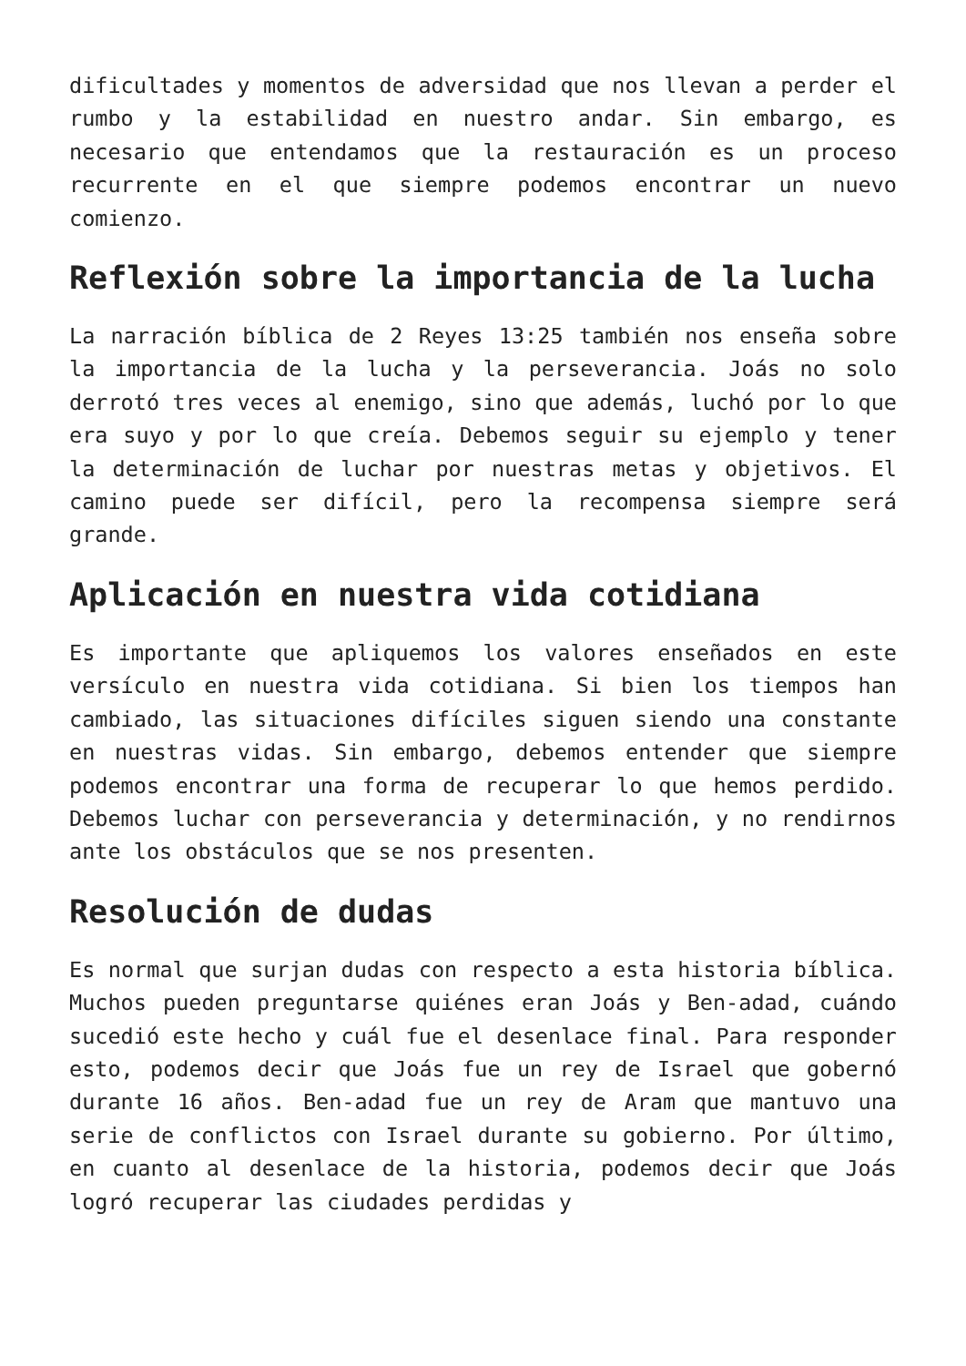dificultades y momentos de adversidad que nos llevan a perder el rumbo y la estabilidad en nuestro andar. Sin embargo, es necesario que entendamos que la restauración es un proceso recurrente en el que siempre podemos encontrar un nuevo comienzo.
Reflexión sobre la importancia de la lucha
La narración bíblica de 2 Reyes 13:25 también nos enseña sobre la importancia de la lucha y la perseverancia. Joás no solo derrotó tres veces al enemigo, sino que además, luchó por lo que era suyo y por lo que creía. Debemos seguir su ejemplo y tener la determinación de luchar por nuestras metas y objetivos. El camino puede ser difícil, pero la recompensa siempre será grande.
Aplicación en nuestra vida cotidiana
Es importante que apliquemos los valores enseñados en este versículo en nuestra vida cotidiana. Si bien los tiempos han cambiado, las situaciones difíciles siguen siendo una constante en nuestras vidas. Sin embargo, debemos entender que siempre podemos encontrar una forma de recuperar lo que hemos perdido. Debemos luchar con perseverancia y determinación, y no rendirnos ante los obstáculos que se nos presenten.
Resolución de dudas
Es normal que surjan dudas con respecto a esta historia bíblica. Muchos pueden preguntarse quiénes eran Joás y Ben-adad, cuándo sucedió este hecho y cuál fue el desenlace final. Para responder esto, podemos decir que Joás fue un rey de Israel que gobernó durante 16 años. Ben-adad fue un rey de Aram que mantuvo una serie de conflictos con Israel durante su gobierno. Por último, en cuanto al desenlace de la historia, podemos decir que Joás logró recuperar las ciudades perdidas y